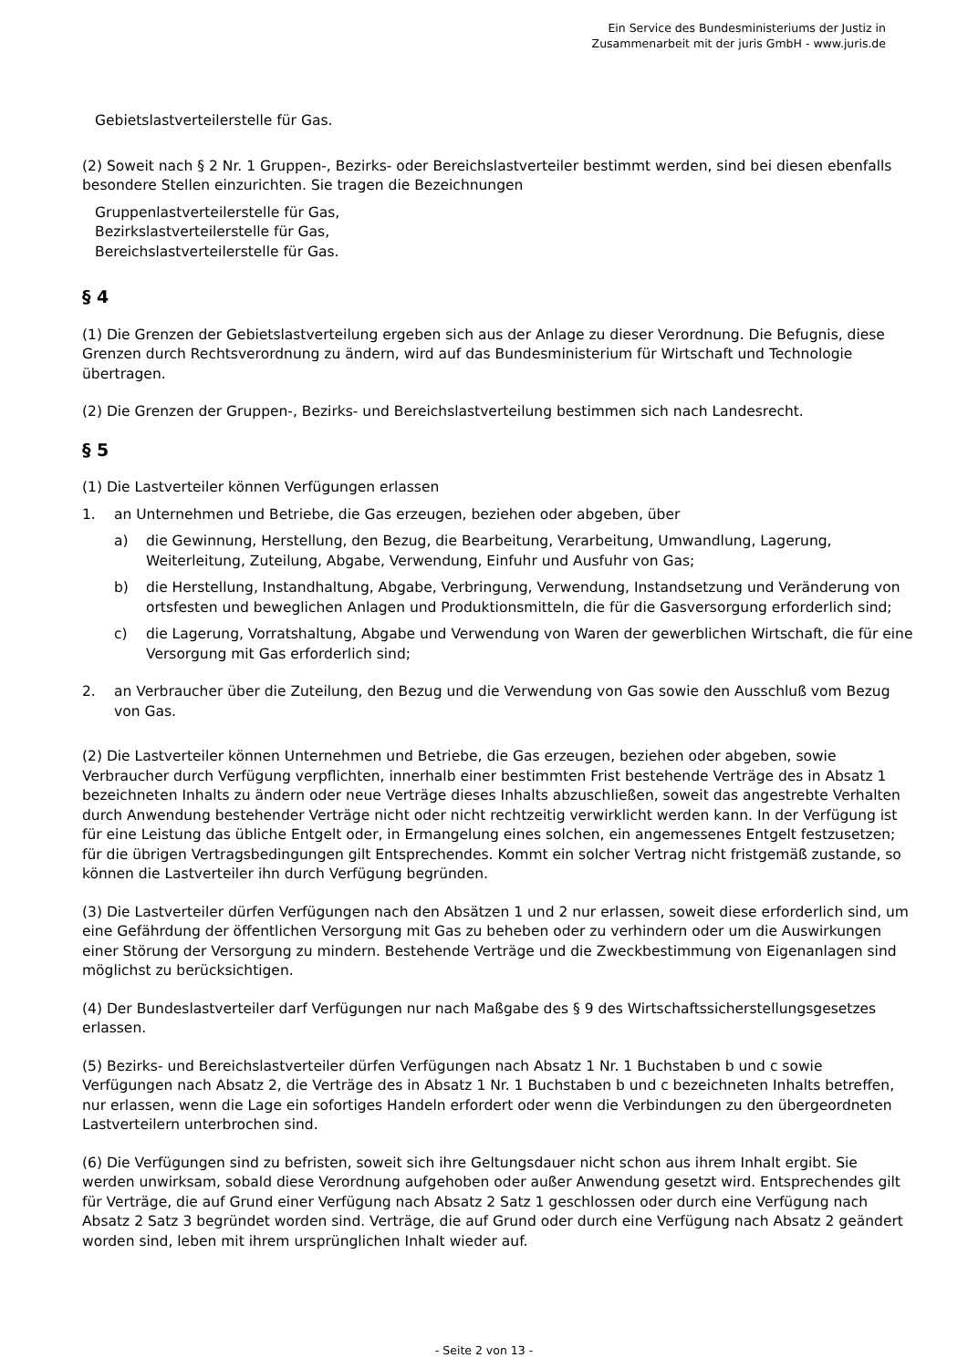Ein Service des Bundesministeriums der Justiz in
Zusammenarbeit mit der juris GmbH - www.juris.de
Gebietslastverteilerstelle für Gas.
(2) Soweit nach § 2 Nr. 1 Gruppen-, Bezirks- oder Bereichslastverteiler bestimmt werden, sind bei diesen ebenfalls besondere Stellen einzurichten. Sie tragen die Bezeichnungen
Gruppenlastverteilerstelle für Gas,
Bezirkslastverteilerstelle für Gas,
Bereichslastverteilerstelle für Gas.
§ 4
(1) Die Grenzen der Gebietslastverteilung ergeben sich aus der Anlage zu dieser Verordnung. Die Befugnis, diese Grenzen durch Rechtsverordnung zu ändern, wird auf das Bundesministerium für Wirtschaft und Technologie übertragen.
(2) Die Grenzen der Gruppen-, Bezirks- und Bereichslastverteilung bestimmen sich nach Landesrecht.
§ 5
(1) Die Lastverteiler können Verfügungen erlassen
1. an Unternehmen und Betriebe, die Gas erzeugen, beziehen oder abgeben, über
a) die Gewinnung, Herstellung, den Bezug, die Bearbeitung, Verarbeitung, Umwandlung, Lagerung, Weiterleitung, Zuteilung, Abgabe, Verwendung, Einfuhr und Ausfuhr von Gas;
b) die Herstellung, Instandhaltung, Abgabe, Verbringung, Verwendung, Instandsetzung und Veränderung von ortsfesten und beweglichen Anlagen und Produktionsmitteln, die für die Gasversorgung erforderlich sind;
c) die Lagerung, Vorratshaltung, Abgabe und Verwendung von Waren der gewerblichen Wirtschaft, die für eine Versorgung mit Gas erforderlich sind;
2. an Verbraucher über die Zuteilung, den Bezug und die Verwendung von Gas sowie den Ausschluß vom Bezug von Gas.
(2) Die Lastverteiler können Unternehmen und Betriebe, die Gas erzeugen, beziehen oder abgeben, sowie Verbraucher durch Verfügung verpflichten, innerhalb einer bestimmten Frist bestehende Verträge des in Absatz 1 bezeichneten Inhalts zu ändern oder neue Verträge dieses Inhalts abzuschließen, soweit das angestrebte Verhalten durch Anwendung bestehender Verträge nicht oder nicht rechtzeitig verwirklicht werden kann. In der Verfügung ist für eine Leistung das übliche Entgelt oder, in Ermangelung eines solchen, ein angemessenes Entgelt festzusetzen; für die übrigen Vertragsbedingungen gilt Entsprechendes. Kommt ein solcher Vertrag nicht fristgemäß zustande, so können die Lastverteiler ihn durch Verfügung begründen.
(3) Die Lastverteiler dürfen Verfügungen nach den Absätzen 1 und 2 nur erlassen, soweit diese erforderlich sind, um eine Gefährdung der öffentlichen Versorgung mit Gas zu beheben oder zu verhindern oder um die Auswirkungen einer Störung der Versorgung zu mindern. Bestehende Verträge und die Zweckbestimmung von Eigenanlagen sind möglichst zu berücksichtigen.
(4) Der Bundeslastverteiler darf Verfügungen nur nach Maßgabe des § 9 des Wirtschaftssicherstellungsgesetzes erlassen.
(5) Bezirks- und Bereichslastverteiler dürfen Verfügungen nach Absatz 1 Nr. 1 Buchstaben b und c sowie Verfügungen nach Absatz 2, die Verträge des in Absatz 1 Nr. 1 Buchstaben b und c bezeichneten Inhalts betreffen, nur erlassen, wenn die Lage ein sofortiges Handeln erfordert oder wenn die Verbindungen zu den übergeordneten Lastverteilern unterbrochen sind.
(6) Die Verfügungen sind zu befristen, soweit sich ihre Geltungsdauer nicht schon aus ihrem Inhalt ergibt. Sie werden unwirksam, sobald diese Verordnung aufgehoben oder außer Anwendung gesetzt wird. Entsprechendes gilt für Verträge, die auf Grund einer Verfügung nach Absatz 2 Satz 1 geschlossen oder durch eine Verfügung nach Absatz 2 Satz 3 begründet worden sind. Verträge, die auf Grund oder durch eine Verfügung nach Absatz 2 geändert worden sind, leben mit ihrem ursprünglichen Inhalt wieder auf.
- Seite 2 von 13 -